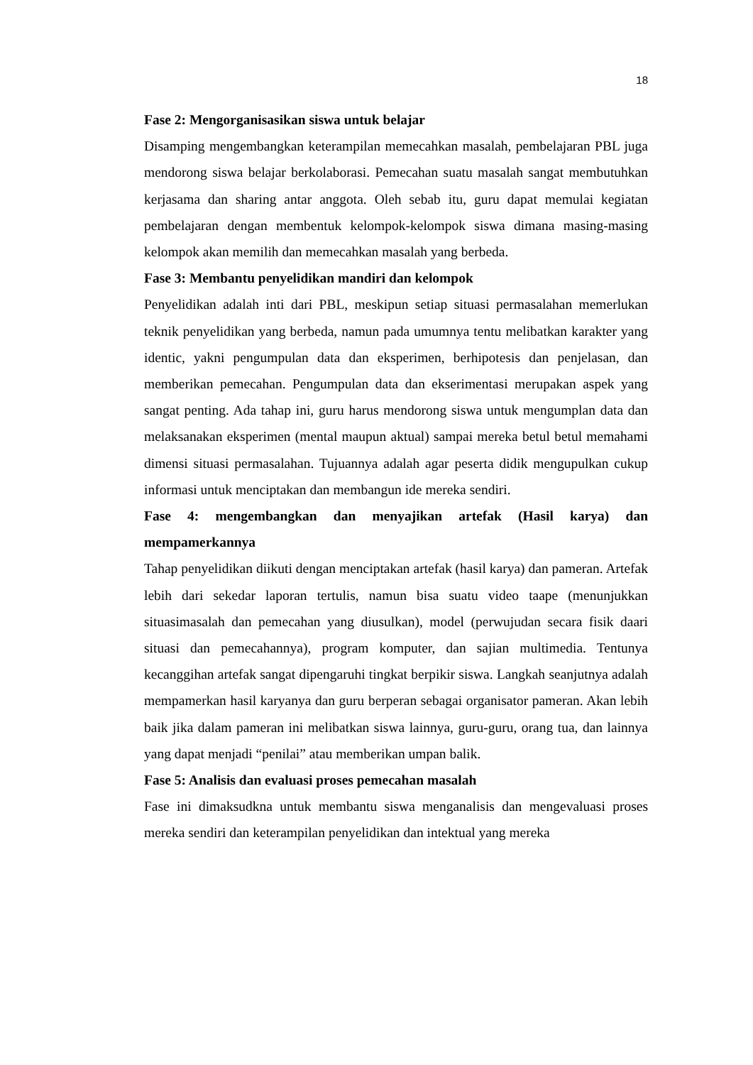18
Fase 2: Mengorganisasikan siswa untuk belajar
Disamping mengembangkan keterampilan memecahkan masalah, pembelajaran PBL juga mendorong siswa belajar berkolaborasi. Pemecahan suatu masalah sangat membutuhkan kerjasama dan sharing antar anggota. Oleh sebab itu, guru dapat memulai kegiatan pembelajaran dengan membentuk kelompok-kelompok siswa dimana masing-masing kelompok akan memilih dan memecahkan masalah yang berbeda.
Fase 3: Membantu penyelidikan mandiri dan kelompok
Penyelidikan adalah inti dari PBL, meskipun setiap situasi permasalahan memerlukan teknik penyelidikan yang berbeda, namun pada umumnya tentu melibatkan karakter yang identic, yakni pengumpulan data dan eksperimen, berhipotesis dan penjelasan, dan memberikan pemecahan. Pengumpulan data dan ekserimentasi merupakan aspek yang sangat penting. Ada tahap ini, guru harus mendorong siswa untuk mengumplan data dan melaksanakan eksperimen (mental maupun aktual) sampai mereka betul betul memahami dimensi situasi permasalahan. Tujuannya adalah agar peserta didik mengupulkan cukup informasi untuk menciptakan dan membangun ide mereka sendiri.
Fase 4: mengembangkan dan menyajikan artefak (Hasil karya) dan mempamerkannya
Tahap penyelidikan diikuti dengan menciptakan artefak (hasil karya) dan pameran. Artefak lebih dari sekedar laporan tertulis, namun bisa suatu video taape (menunjukkan situasimasalah dan pemecahan yang diusulkan), model (perwujudan secara fisik daari situasi dan pemecahannya), program komputer, dan sajian multimedia. Tentunya kecanggihan artefak sangat dipengaruhi tingkat berpikir siswa. Langkah seanjutnya adalah mempamerkan hasil karyanya dan guru berperan sebagai organisator pameran. Akan lebih baik jika dalam pameran ini melibatkan siswa lainnya, guru-guru, orang tua, dan lainnya yang dapat menjadi “penilai” atau memberikan umpan balik.
Fase 5: Analisis dan evaluasi proses pemecahan masalah
Fase ini dimaksudkna untuk membantu siswa menganalisis dan mengevaluasi proses mereka sendiri dan keterampilan penyelidikan dan intektual yang mereka